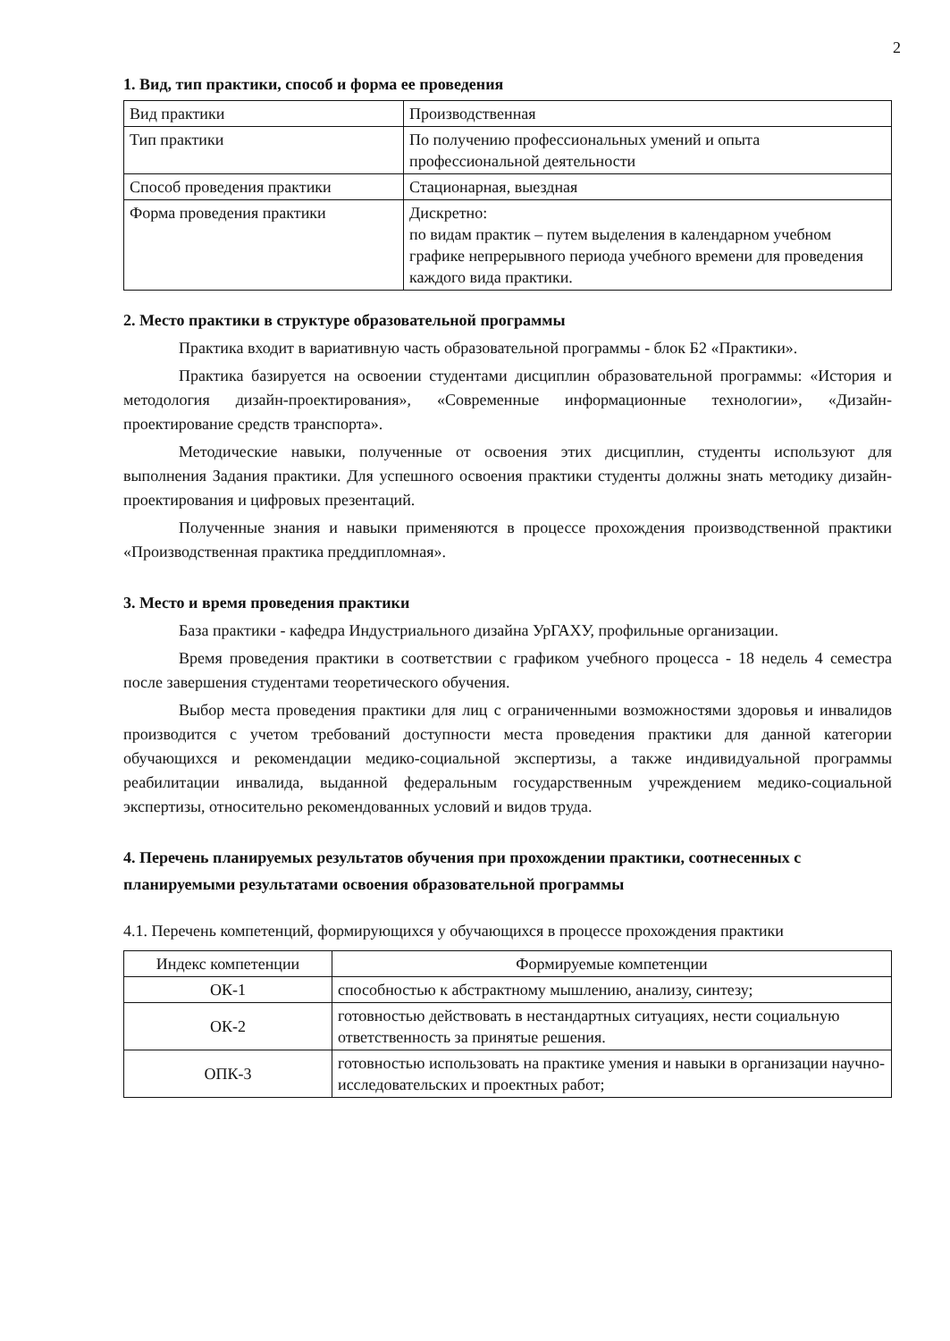2
1. Вид, тип практики, способ и форма ее проведения
| Вид практики | Производственная |
| Тип практики | По получению профессиональных умений и опыта профессиональной деятельности |
| Способ проведения практики | Стационарная, выездная |
| Форма проведения практики | Дискретно: по видам практик – путем выделения в календарном учебном графике непрерывного периода учебного времени для проведения каждого вида практики. |
2. Место практики в структуре образовательной программы
Практика входит в вариативную часть образовательной программы - блок Б2 «Практики».
Практика базируется на освоении студентами дисциплин образовательной программы: «История и методология дизайн-проектирования», «Современные информационные технологии», «Дизайн-проектирование средств транспорта».
Методические навыки, полученные от освоения этих дисциплин, студенты используют для выполнения Задания практики. Для успешного освоения практики студенты должны знать методику дизайн-проектирования и цифровых презентаций.
Полученные знания и навыки применяются в процессе прохождения производственной практики «Производственная практика преддипломная».
3. Место и время проведения практики
База практики - кафедра Индустриального дизайна УрГАХУ, профильные организации.
Время проведения практики в соответствии с графиком учебного процесса - 18 недель 4 семестра после завершения студентами теоретического обучения.
Выбор места проведения практики для лиц с ограниченными возможностями здоровья и инвалидов производится с учетом требований доступности места проведения практики для данной категории обучающихся и рекомендации медико-социальной экспертизы, а также индивидуальной программы реабилитации инвалида, выданной федеральным государственным учреждением медико-социальной экспертизы, относительно рекомендованных условий и видов труда.
4. Перечень планируемых результатов обучения при прохождении практики, соотнесенных с планируемыми результатами освоения образовательной программы
4.1. Перечень компетенций, формирующихся у обучающихся в процессе прохождения практики
| Индекс компетенции | Формируемые компетенции |
| --- | --- |
| ОК-1 | способностью к абстрактному мышлению, анализу, синтезу; |
| ОК-2 | готовностью действовать в нестандартных ситуациях, нести социальную ответственность за принятые решения. |
| ОПК-3 | готовностью использовать на практике умения и навыки в организации научно-исследовательских и проектных работ; |